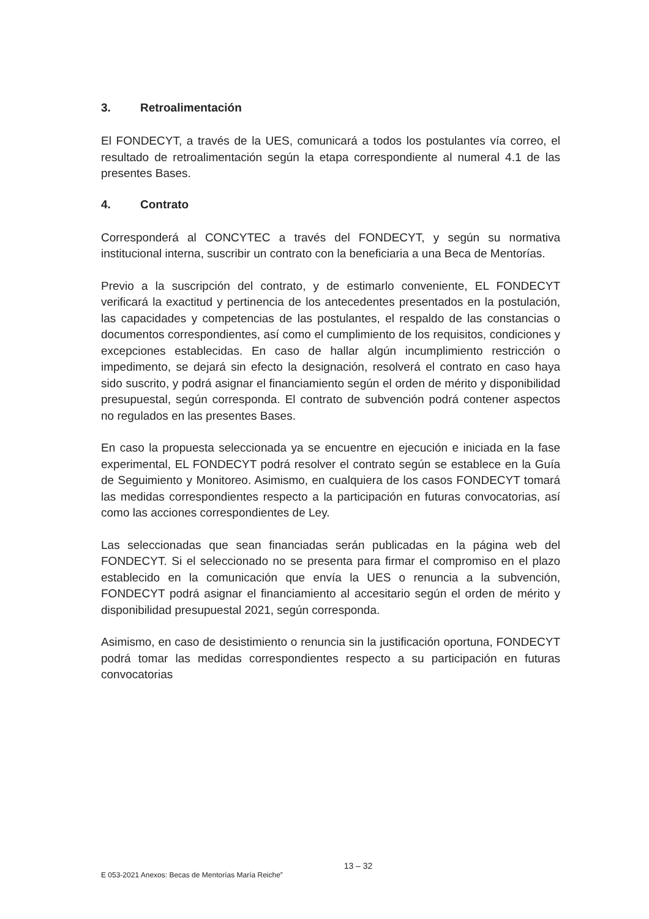3. Retroalimentación
El FONDECYT, a través de la UES, comunicará a todos los postulantes vía correo, el resultado de retroalimentación según la etapa correspondiente al numeral 4.1 de las presentes Bases.
4. Contrato
Corresponderá al CONCYTEC a través del FONDECYT, y según su normativa institucional interna, suscribir un contrato con la beneficiaria a una Beca de Mentorías.
Previo a la suscripción del contrato, y de estimarlo conveniente, EL FONDECYT verificará la exactitud y pertinencia de los antecedentes presentados en la postulación, las capacidades y competencias de las postulantes, el respaldo de las constancias o documentos correspondientes, así como el cumplimiento de los requisitos, condiciones y excepciones establecidas. En caso de hallar algún incumplimiento restricción o impedimento, se dejará sin efecto la designación, resolverá el contrato en caso haya sido suscrito, y podrá asignar el financiamiento según el orden de mérito y disponibilidad presupuestal, según corresponda. El contrato de subvención podrá contener aspectos no regulados en las presentes Bases.
En caso la propuesta seleccionada ya se encuentre en ejecución e iniciada en la fase experimental, EL FONDECYT podrá resolver el contrato según se establece en la Guía de Seguimiento y Monitoreo. Asimismo, en cualquiera de los casos FONDECYT tomará las medidas correspondientes respecto a la participación en futuras convocatorias, así como las acciones correspondientes de Ley.
Las seleccionadas que sean financiadas serán publicadas en la página web del FONDECYT. Si el seleccionado no se presenta para firmar el compromiso en el plazo establecido en la comunicación que envía la UES o renuncia a la subvención, FONDECYT podrá asignar el financiamiento al accesitario según el orden de mérito y disponibilidad presupuestal 2021, según corresponda.
Asimismo, en caso de desistimiento o renuncia sin la justificación oportuna, FONDECYT podrá tomar las medidas correspondientes respecto a su participación en futuras convocatorias
13 – 32
E 053-2021 Anexos: Becas de Mentorías María Reiche”